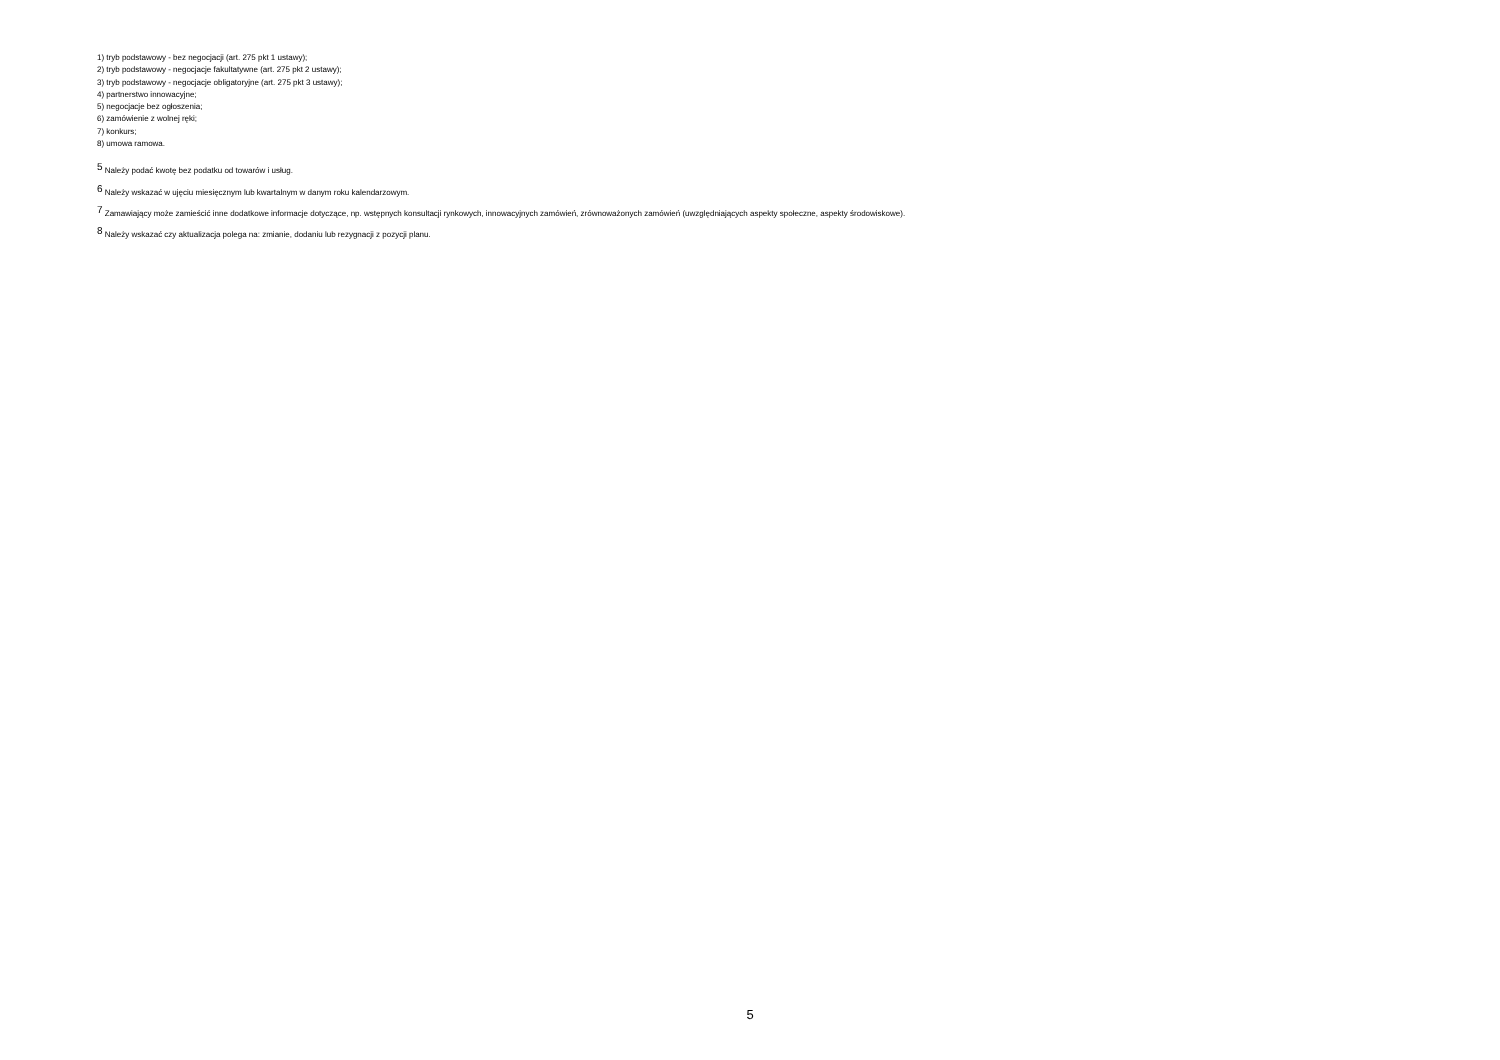1) tryb podstawowy - bez negocjacji (art. 275 pkt 1 ustawy);
2) tryb podstawowy - negocjacje fakultatywne (art. 275 pkt 2 ustawy);
3) tryb podstawowy - negocjacje obligatoryjne (art. 275 pkt 3 ustawy);
4) partnerstwo innowacyjne;
5) negocjacje bez ogłoszenia;
6) zamówienie z wolnej ręki;
7) konkurs;
8) umowa ramowa.
<sup>5</sup> Należy podać kwotę bez podatku od towarów i usług.
<sup>6</sup> Należy wskazać w ujęciu miesięcznym lub kwartalnym w danym roku kalendarzowym.
<sup>7</sup> Zamawiający może zamieścić inne dodatkowe informacje dotyczące, np. wstępnych konsultacji rynkowych, innowacyjnych zamówień, zrównoważonych zamówień (uwzględniających aspekty społeczne, aspekty środowiskowe).
<sup>8</sup> Należy wskazać czy aktualizacja polega na: zmianie, dodaniu lub rezygnacji z pozycji planu.
5